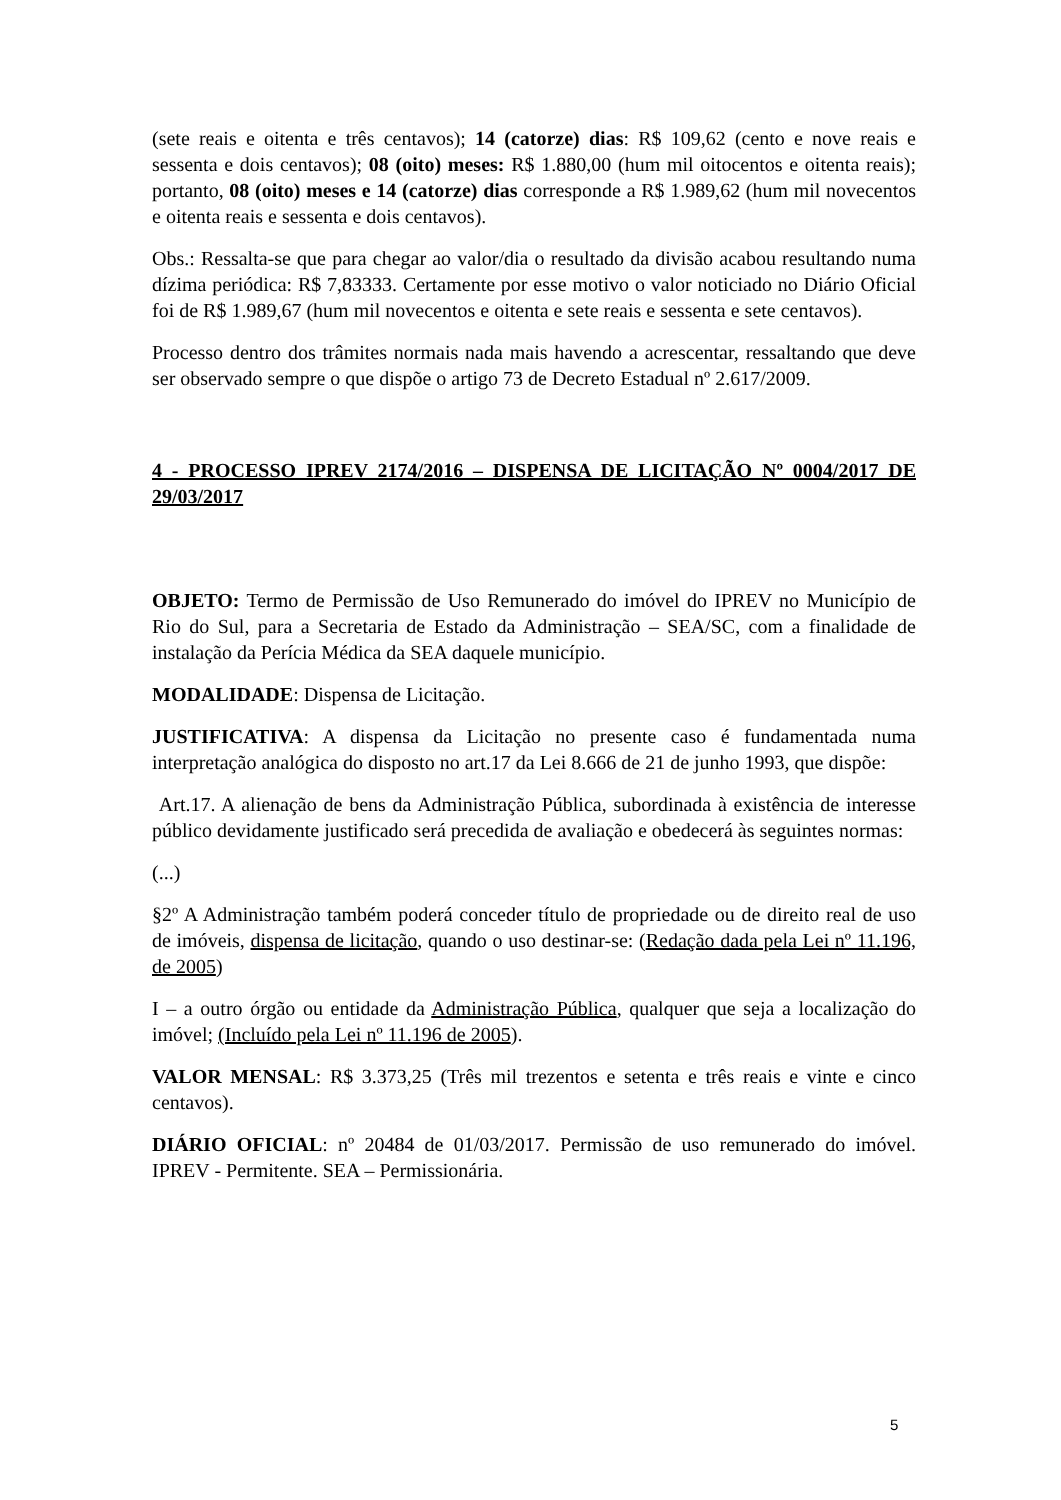(sete reais e oitenta e três centavos); 14 (catorze) dias: R$ 109,62 (cento e nove reais e sessenta e dois centavos); 08 (oito) meses: R$ 1.880,00 (hum mil oitocentos e oitenta reais); portanto, 08 (oito) meses e 14 (catorze) dias corresponde a R$ 1.989,62 (hum mil novecentos e oitenta reais e sessenta e dois centavos).
Obs.: Ressalta-se que para chegar ao valor/dia o resultado da divisão acabou resultando numa dízima periódica: R$ 7,83333. Certamente por esse motivo o valor noticiado no Diário Oficial foi de R$ 1.989,67 (hum mil novecentos e oitenta e sete reais e sessenta e sete centavos).
Processo dentro dos trâmites normais nada mais havendo a acrescentar, ressaltando que deve ser observado sempre o que dispõe o artigo 73 de Decreto Estadual nº 2.617/2009.
4 - PROCESSO IPREV 2174/2016 – DISPENSA DE LICITAÇÃO Nº 0004/2017 DE 29/03/2017
OBJETO: Termo de Permissão de Uso Remunerado do imóvel do IPREV no Município de Rio do Sul, para a Secretaria de Estado da Administração – SEA/SC, com a finalidade de instalação da Perícia Médica da SEA daquele município.
MODALIDADE: Dispensa de Licitação.
JUSTIFICATIVA: A dispensa da Licitação no presente caso é fundamentada numa interpretação analógica do disposto no art.17 da Lei 8.666 de 21 de junho 1993, que dispõe:
Art.17. A alienação de bens da Administração Pública, subordinada à existência de interesse público devidamente justificado será precedida de avaliação e obedecerá às seguintes normas:
(...)
§2º A Administração também poderá conceder título de propriedade ou de direito real de uso de imóveis, dispensa de licitação, quando o uso destinar-se: (Redação dada pela Lei nº 11.196, de 2005)
I – a outro órgão ou entidade da Administração Pública, qualquer que seja a localização do imóvel; (Incluído pela Lei nº 11.196 de 2005).
VALOR MENSAL: R$ 3.373,25 (Três mil trezentos e setenta e três reais e vinte e cinco centavos).
DIÁRIO OFICIAL: nº 20484 de 01/03/2017. Permissão de uso remunerado do imóvel. IPREV - Permitente. SEA – Permissionária.
5